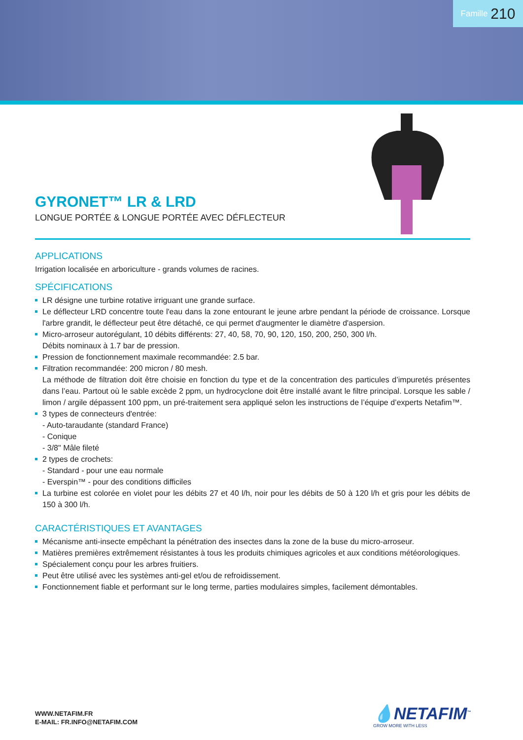Famille 210
GYRONET™ LR & LRD
LONGUE PORTÉE & LONGUE PORTÉE AVEC DÉFLECTEUR
APPLICATIONS
Irrigation localisée en arboriculture - grands volumes de racines.
SPÉCIFICATIONS
LR désigne une turbine rotative irriguant une grande surface.
Le déflecteur LRD concentre toute l'eau dans la zone entourant le jeune arbre pendant la période de croissance. Lorsque l'arbre grandit, le déflecteur peut être détaché, ce qui permet d'augmenter le diamètre d'aspersion.
Micro-arroseur autorégulant, 10 débits différents: 27, 40, 58, 70, 90, 120, 150, 200, 250, 300 l/h.
Débits nominaux à 1.7 bar de pression.
Pression de fonctionnement maximale recommandée: 2.5 bar.
Filtration recommandée: 200 micron / 80 mesh.
La méthode de filtration doit être choisie en fonction du type et de la concentration des particules d’impuretés présentes dans l’eau. Partout où le sable excède 2 ppm, un hydrocyclone doit être installé avant le filtre principal. Lorsque les sable / limon / argile dépassent 100 ppm, un pré-traitement sera appliqué selon les instructions de l’équipe d’experts Netafim™.
3 types de connecteurs d'entrée:
- Auto-taraudante (standard France)
- Conique
- 3/8" Mâle fileté
2 types de crochets:
- Standard - pour une eau normale
- Everspin™ - pour des conditions difficiles
La turbine est colorée en violet pour les débits 27 et 40 l/h, noir pour les débits de 50 à 120 l/h et gris pour les débits de 150 à 300 l/h.
CARACTÉRISTIQUES ET AVANTAGES
Mécanisme anti-insecte empêchant la pénétration des insectes dans la zone de la buse du micro-arroseur.
Matières premières extrêmement résistantes à tous les produits chimiques agricoles et aux conditions météorologiques.
Spécialement conçu pour les arbres fruitiers.
Peut être utilisé avec les systèmes anti-gel et/ou de refroidissement.
Fonctionnement fiable et performant sur le long terme, parties modulaires simples, facilement démontables.
WWW.NETAFIM.FR
E-MAIL: FR.INFO@NETAFIM.COM
💧NETAFIM<sup>™</sup>
GROW MORE WITH LESS